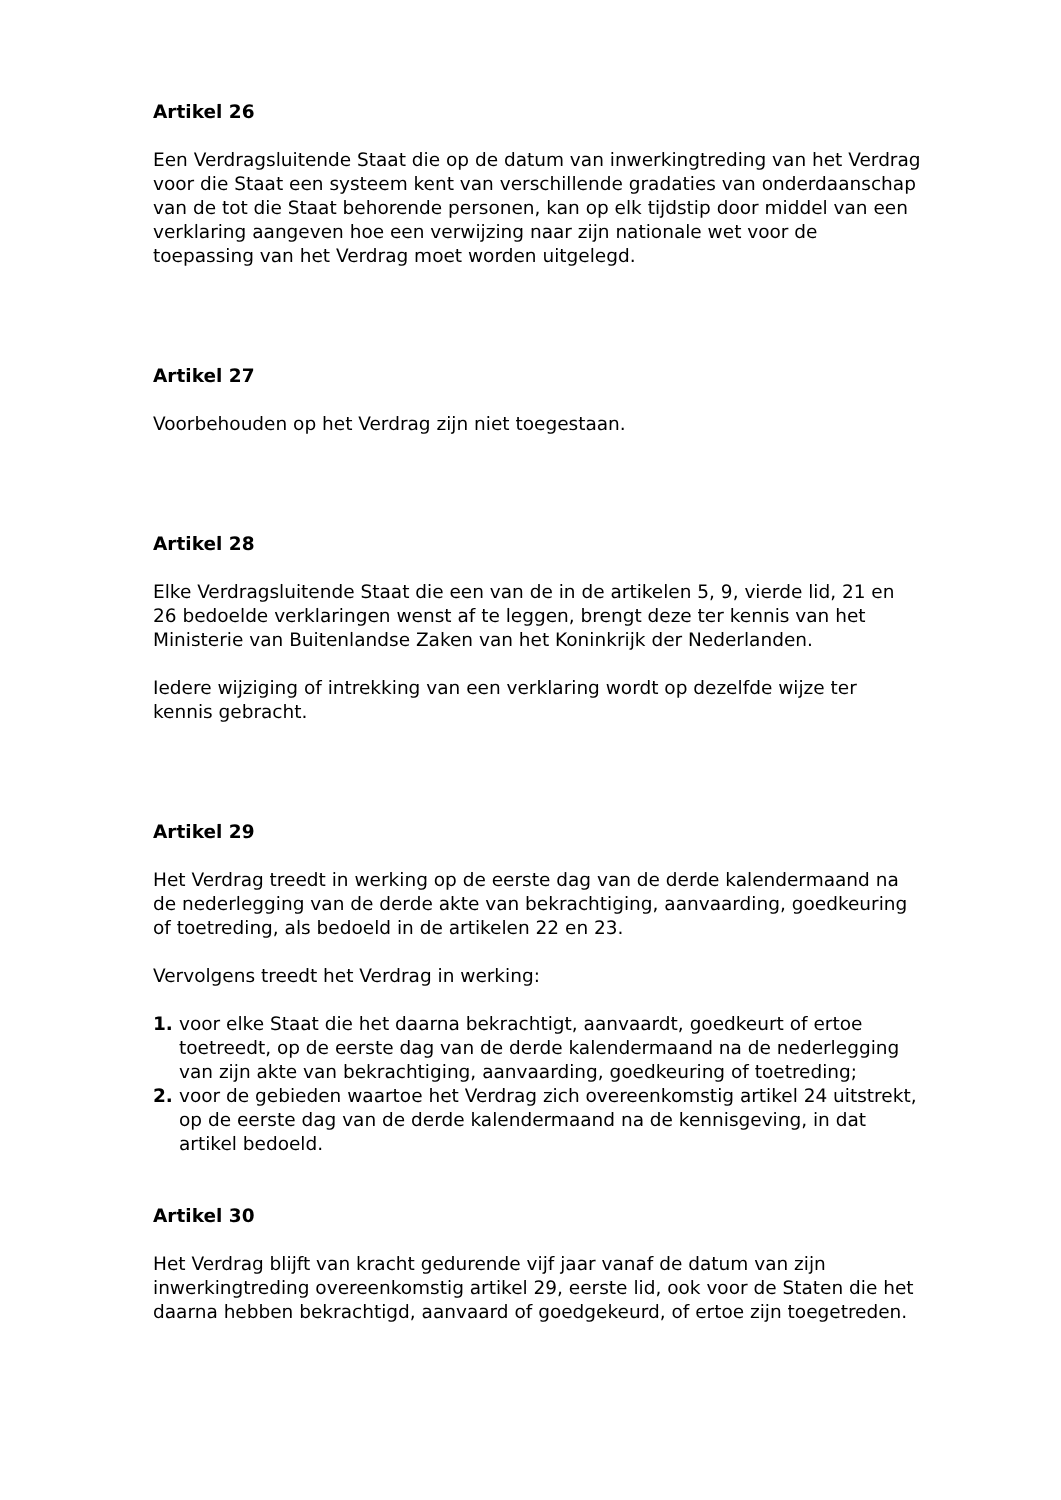Artikel 26
Een Verdragsluitende Staat die op de datum van inwerkingtreding van het Verdrag voor die Staat een systeem kent van verschillende gradaties van onderdaanschap van de tot die Staat behorende personen, kan op elk tijdstip door middel van een verklaring aangeven hoe een verwijzing naar zijn nationale wet voor de toepassing van het Verdrag moet worden uitgelegd.
Artikel 27
Voorbehouden op het Verdrag zijn niet toegestaan.
Artikel 28
Elke Verdragsluitende Staat die een van de in de artikelen 5, 9, vierde lid, 21 en 26 bedoelde verklaringen wenst af te leggen, brengt deze ter kennis van het Ministerie van Buitenlandse Zaken van het Koninkrijk der Nederlanden.
Iedere wijziging of intrekking van een verklaring wordt op dezelfde wijze ter kennis gebracht.
Artikel 29
Het Verdrag treedt in werking op de eerste dag van de derde kalendermaand na de nederlegging van de derde akte van bekrachtiging, aanvaarding, goedkeuring of toetreding, als bedoeld in de artikelen 22 en 23.
Vervolgens treedt het Verdrag in werking:
1. voor elke Staat die het daarna bekrachtigt, aanvaardt, goedkeurt of ertoe toetreedt, op de eerste dag van de derde kalendermaand na de nederlegging van zijn akte van bekrachtiging, aanvaarding, goedkeuring of toetreding;
2. voor de gebieden waartoe het Verdrag zich overeenkomstig artikel 24 uitstrekt, op de eerste dag van de derde kalendermaand na de kennisgeving, in dat artikel bedoeld.
Artikel 30
Het Verdrag blijft van kracht gedurende vijf jaar vanaf de datum van zijn inwerkingtreding overeenkomstig artikel 29, eerste lid, ook voor de Staten die het daarna hebben bekrachtigd, aanvaard of goedgekeurd, of ertoe zijn toegetreden.